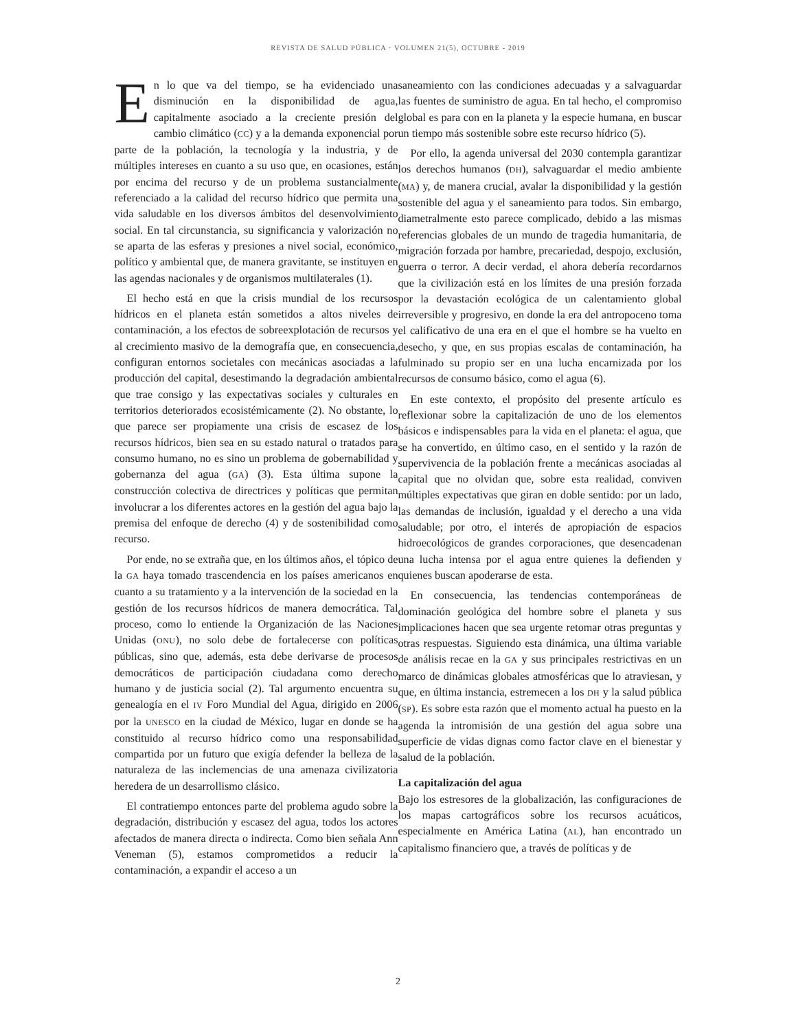REVISTA DE SALUD PÚBLICA · VOLUMEN 21(5), OCTUBRE - 2019
En lo que va del tiempo, se ha evidenciado una disminución en la disponibilidad de agua, capitalmente asociado a la creciente presión del cambio climático (CC) y a la demanda exponencial por parte de la población, la tecnología y la industria, y de múltiples intereses en cuanto a su uso que, en ocasiones, están por encima del recurso y de un problema sustancialmente referenciado a la calidad del recurso hídrico que permita una vida saludable en los diversos ámbitos del desenvolvimiento social. En tal circunstancia, su significancia y valorización no se aparta de las esferas y presiones a nivel social, económico, político y ambiental que, de manera gravitante, se instituyen en las agendas nacionales y de organismos multilaterales (1).
El hecho está en que la crisis mundial de los recursos hídricos en el planeta están sometidos a altos niveles de contaminación, a los efectos de sobreexplotación de recursos y al crecimiento masivo de la demografía que, en consecuencia, configuran entornos societales con mecánicas asociadas a la producción del capital, desestimando la degradación ambiental que trae consigo y las expectativas sociales y culturales en territorios deteriorados ecosistémicamente (2). No obstante, lo que parece ser propiamente una crisis de escasez de los recursos hídricos, bien sea en su estado natural o tratados para consumo humano, no es sino un problema de gobernabilidad y gobernanza del agua (GA) (3). Esta última supone la construcción colectiva de directrices y políticas que permitan involucrar a los diferentes actores en la gestión del agua bajo la premisa del enfoque de derecho (4) y de sostenibilidad como recurso.
Por ende, no se extraña que, en los últimos años, el tópico de la GA haya tomado trascendencia en los países americanos en cuanto a su tratamiento y a la intervención de la sociedad en la gestión de los recursos hídricos de manera democrática. Tal proceso, como lo entiende la Organización de las Naciones Unidas (ONU), no solo debe de fortalecerse con políticas públicas, sino que, además, esta debe derivarse de procesos democráticos de participación ciudadana como derecho humano y de justicia social (2). Tal argumento encuentra su genealogía en el IV Foro Mundial del Agua, dirigido en 2006 por la UNESCO en la ciudad de México, lugar en donde se ha constituido al recurso hídrico como una responsabilidad compartida por un futuro que exigía defender la belleza de la naturaleza de las inclemencias de una amenaza civilizatoria heredera de un desarrollismo clásico.
El contratiempo entonces parte del problema agudo sobre la degradación, distribución y escasez del agua, todos los actores afectados de manera directa o indirecta. Como bien señala Ann Veneman (5), estamos comprometidos a reducir la contaminación, a expandir el acceso a un
saneamiento con las condiciones adecuadas y a salvaguardar las fuentes de suministro de agua. En tal hecho, el compromiso global es para con en la planeta y la especie humana, en buscar un tiempo más sostenible sobre este recurso hídrico (5).
Por ello, la agenda universal del 2030 contempla garantizar los derechos humanos (DH), salvaguardar el medio ambiente (MA) y, de manera crucial, avalar la disponibilidad y la gestión sostenible del agua y el saneamiento para todos. Sin embargo, diametralmente esto parece complicado, debido a las mismas referencias globales de un mundo de tragedia humanitaria, de migración forzada por hambre, precariedad, despojo, exclusión, guerra o terror. A decir verdad, el ahora debería recordarnos que la civilización está en los límites de una presión forzada por la devastación ecológica de un calentamiento global irreversible y progresivo, en donde la era del antropoceno toma el calificativo de una era en el que el hombre se ha vuelto en desecho, y que, en sus propias escalas de contaminación, ha fulminado su propio ser en una lucha encarnizada por los recursos de consumo básico, como el agua (6).
En este contexto, el propósito del presente artículo es reflexionar sobre la capitalización de uno de los elementos básicos e indispensables para la vida en el planeta: el agua, que se ha convertido, en último caso, en el sentido y la razón de supervivencia de la población frente a mecánicas asociadas al capital que no olvidan que, sobre esta realidad, conviven múltiples expectativas que giran en doble sentido: por un lado, las demandas de inclusión, igualdad y el derecho a una vida saludable; por otro, el interés de apropiación de espacios hidroecológicos de grandes corporaciones, que desencadenan una lucha intensa por el agua entre quienes la defienden y quienes buscan apoderarse de esta.
En consecuencia, las tendencias contemporáneas de dominación geológica del hombre sobre el planeta y sus implicaciones hacen que sea urgente retomar otras preguntas y otras respuestas. Siguiendo esta dinámica, una última variable de análisis recae en la GA y sus principales restrictivas en un marco de dinámicas globales atmosféricas que lo atraviesan, y que, en última instancia, estremecen a los DH y la salud pública (SP). Es sobre esta razón que el momento actual ha puesto en la agenda la intromisión de una gestión del agua sobre una superficie de vidas dignas como factor clave en el bienestar y salud de la población.
La capitalización del agua
Bajo los estresores de la globalización, las configuraciones de los mapas cartográficos sobre los recursos acuáticos, especialmente en América Latina (AL), han encontrado un capitalismo financiero que, a través de políticas y de
2